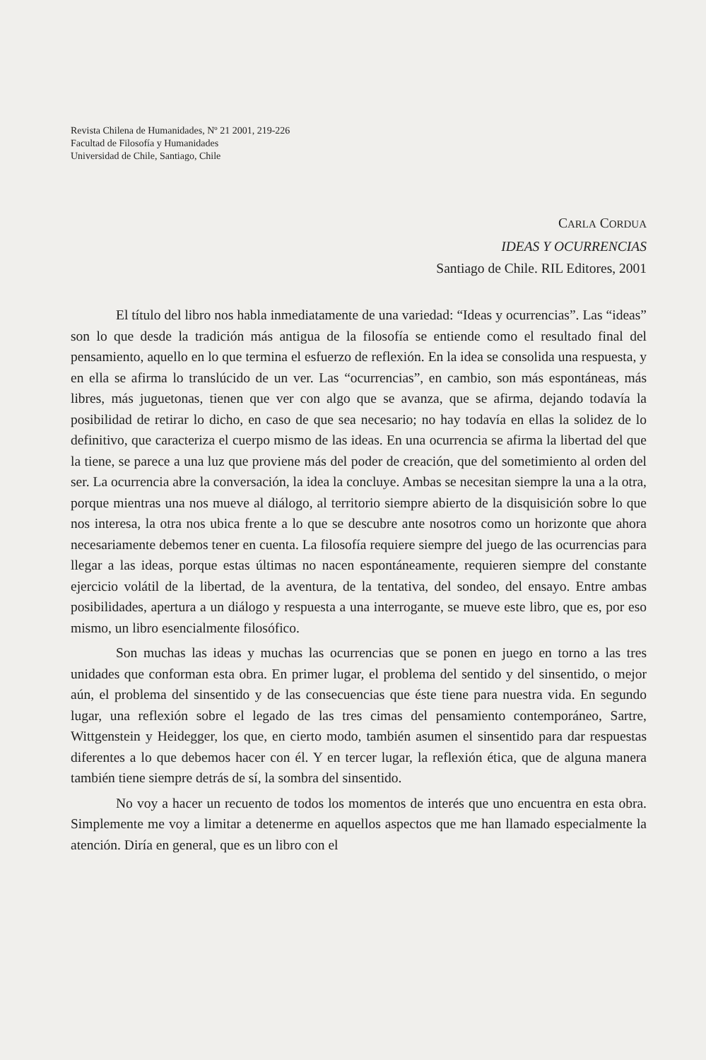Revista Chilena de Humanidades, Nº 21 2001, 219-226
Facultad de Filosofía y Humanidades
Universidad de Chile, Santiago, Chile
CARLA CORDUA
IDEAS Y OCURRENCIAS
Santiago de Chile. RIL Editores, 2001
El título del libro nos habla inmediatamente de una variedad: “Ideas y ocurrencias”. Las “ideas” son lo que desde la tradición más antigua de la filosofía se entiende como el resultado final del pensamiento, aquello en lo que termina el esfuerzo de reflexión. En la idea se consolida una respuesta, y en ella se afirma lo translúcido de un ver. Las “ocurrencias”, en cambio, son más espontáneas, más libres, más juguetonas, tienen que ver con algo que se avanza, que se afirma, dejando todavía la posibilidad de retirar lo dicho, en caso de que sea necesario; no hay todavía en ellas la solidez de lo definitivo, que caracteriza el cuerpo mismo de las ideas. En una ocurrencia se afirma la libertad del que la tiene, se parece a una luz que proviene más del poder de creación, que del sometimiento al orden del ser. La ocurrencia abre la conversación, la idea la concluye. Ambas se necesitan siempre la una a la otra, porque mientras una nos mueve al diálogo, al territorio siempre abierto de la disquisición sobre lo que nos interesa, la otra nos ubica frente a lo que se descubre ante nosotros como un horizonte que ahora necesariamente debemos tener en cuenta. La filosofía requiere siempre del juego de las ocurrencias para llegar a las ideas, porque estas últimas no nacen espontáneamente, requieren siempre del constante ejercicio volátil de la libertad, de la aventura, de la tentativa, del sondeo, del ensayo. Entre ambas posibilidades, apertura a un diálogo y respuesta a una interrogante, se mueve este libro, que es, por eso mismo, un libro esencialmente filosófico.
Son muchas las ideas y muchas las ocurrencias que se ponen en juego en torno a las tres unidades que conforman esta obra. En primer lugar, el problema del sentido y del sinsentido, o mejor aún, el problema del sinsentido y de las consecuencias que éste tiene para nuestra vida. En segundo lugar, una reflexión sobre el legado de las tres cimas del pensamiento contemporáneo, Sartre, Wittgenstein y Heidegger, los que, en cierto modo, también asumen el sinsentido para dar respuestas diferentes a lo que debemos hacer con él. Y en tercer lugar, la reflexión ética, que de alguna manera también tiene siempre detrás de sí, la sombra del sinsentido.
No voy a hacer un recuento de todos los momentos de interés que uno encuentra en esta obra. Simplemente me voy a limitar a detenerme en aquellos aspectos que me han llamado especialmente la atención. Diría en general, que es un libro con el